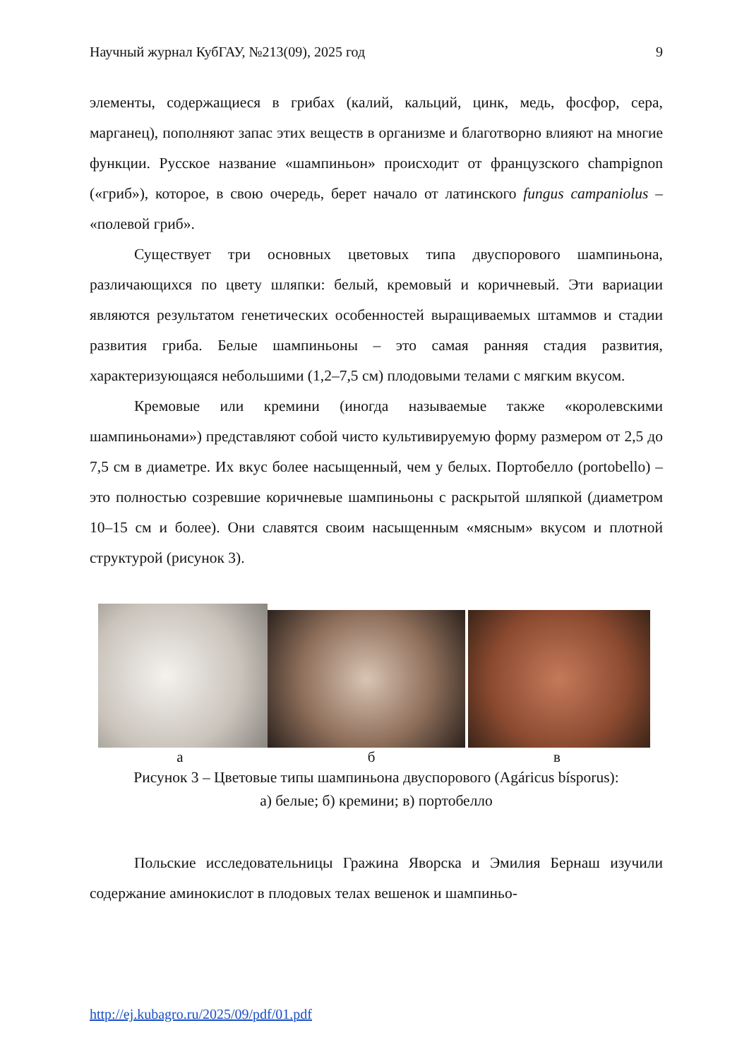Научный журнал КубГАУ, №213(09), 2025 год 9
элементы, содержащиеся в грибах (калий, кальций, цинк, медь, фосфор, сера, марганец), пополняют запас этих веществ в организме и благотворно влияют на многие функции. Русское название «шампиньон» происходит от французского champignon («гриб»), которое, в свою очередь, берет начало от латинского fungus campaniolus – «полевой гриб».
Существует три основных цветовых типа двуспорового шампиньона, различающихся по цвету шляпки: белый, кремовый и коричневый. Эти вариации являются результатом генетических особенностей выращиваемых штаммов и стадии развития гриба. Белые шампиньоны – это самая ранняя стадия развития, характеризующаяся небольшими (1,2–7,5 см) плодовыми телами с мягким вкусом.
Кремовые или кремини (иногда называемые также «королевскими шампиньонами») представляют собой чисто культивируемую форму размером от 2,5 до 7,5 см в диаметре. Их вкус более насыщенный, чем у белых. Портобелло (portobello) – это полностью созревшие коричневые шампиньоны с раскрытой шляпкой (диаметром 10–15 см и более). Они славятся своим насыщенным «мясным» вкусом и плотной структурой (рисунок 3).
а б в
Рисунок 3 – Цветовые типы шампиньона двуспорового (Agáricus bísporus):
а) белые; б) кремини; в) портобелло
Польские исследовательницы Гражина Яворска и Эмилия Бернаш изучили содержание аминокислот в плодовых телах вешенок и шампиньо-
http://ej.kubagro.ru/2025/09/pdf/01.pdf